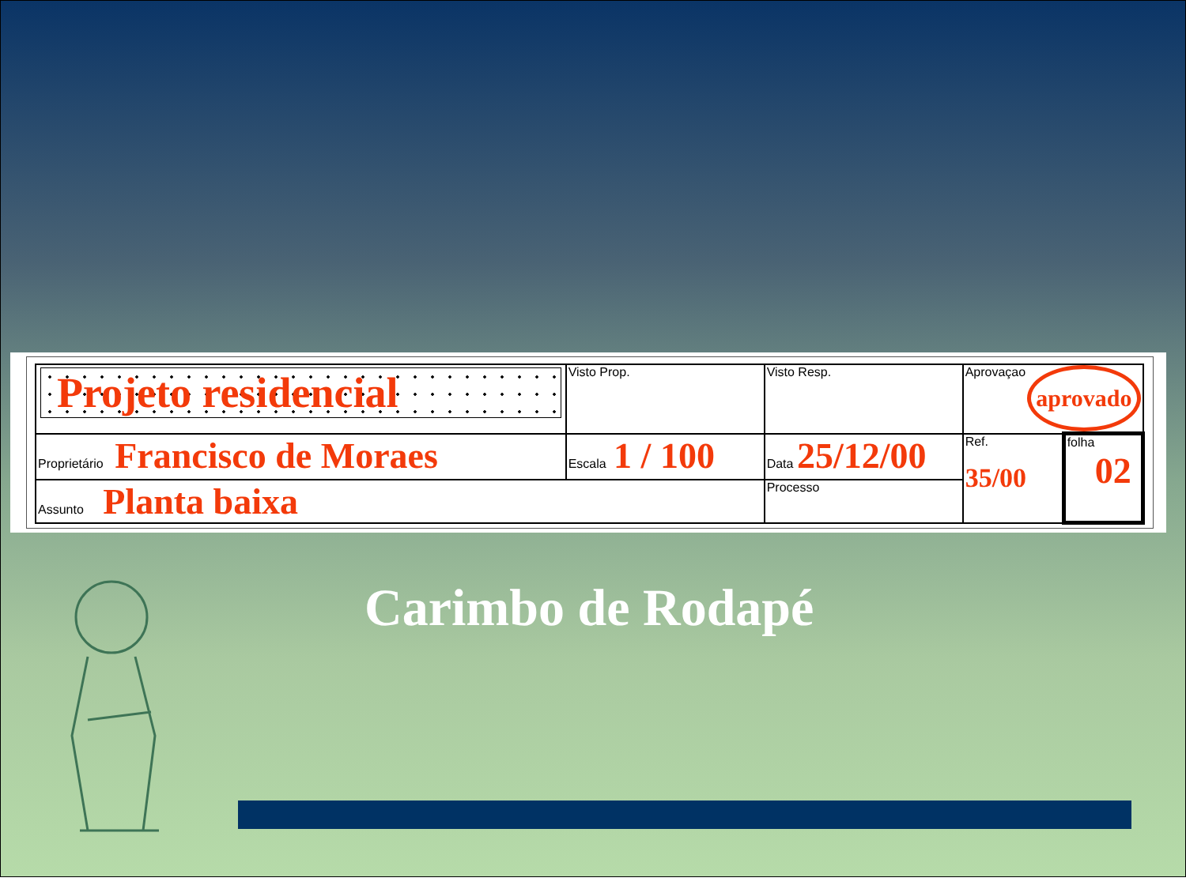| Projeto residencial | Visto Prop. | Visto Resp. | Aprovaçao aprovado | |
| Proprietário Francisco de Moraes | Escala 1 / 100 | Data 25/12/00 | Ref. 35/00 | folha 02 |
| Assunto Planta baixa | | Processo | | |
Carimbo de Rodapé